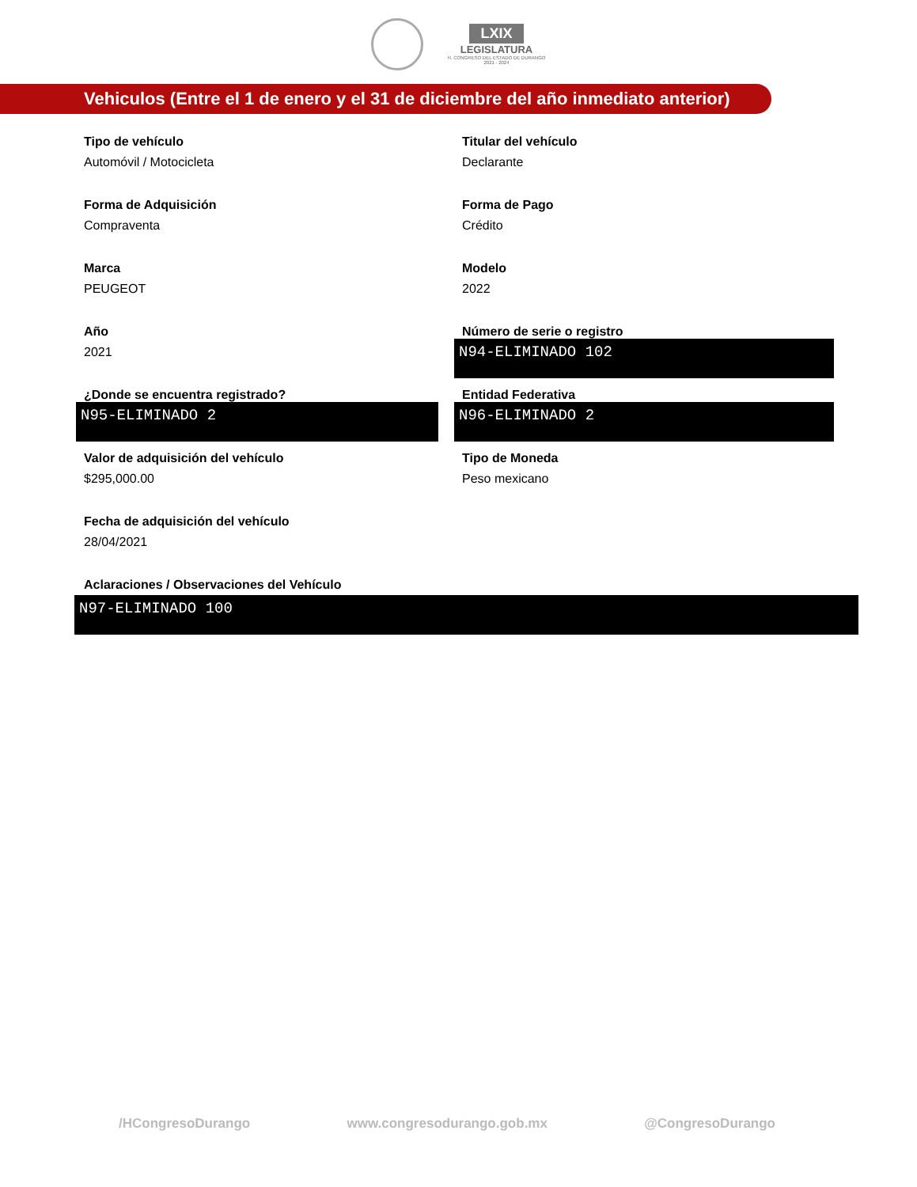LXIX
LEGISLATURA
H. CONGRESO DEL ESTADO DE DURANGO
2021 - 2024
Vehiculos (Entre el 1 de enero y el 31 de diciembre del año inmediato anterior)
Tipo de vehículo
Automóvil / Motocicleta
Titular del vehículo
Declarante
Forma de Adquisición
Compraventa
Forma de Pago
Crédito
Marca
PEUGEOT
Modelo
2022
Año
2021
Número de serie o registro
N94-ELIMINADO 102
¿Donde se encuentra registrado?
N95-ELIMINADO 2
Entidad Federativa
N96-ELIMINADO 2
Valor de adquisición del vehículo
$295,000.00
Tipo de Moneda
Peso mexicano
Fecha de adquisición del vehículo
28/04/2021
Aclaraciones / Observaciones del Vehículo
N97-ELIMINADO 100
/HCongresoDurango www.congresodurango.gob.mx @CongresoDurango